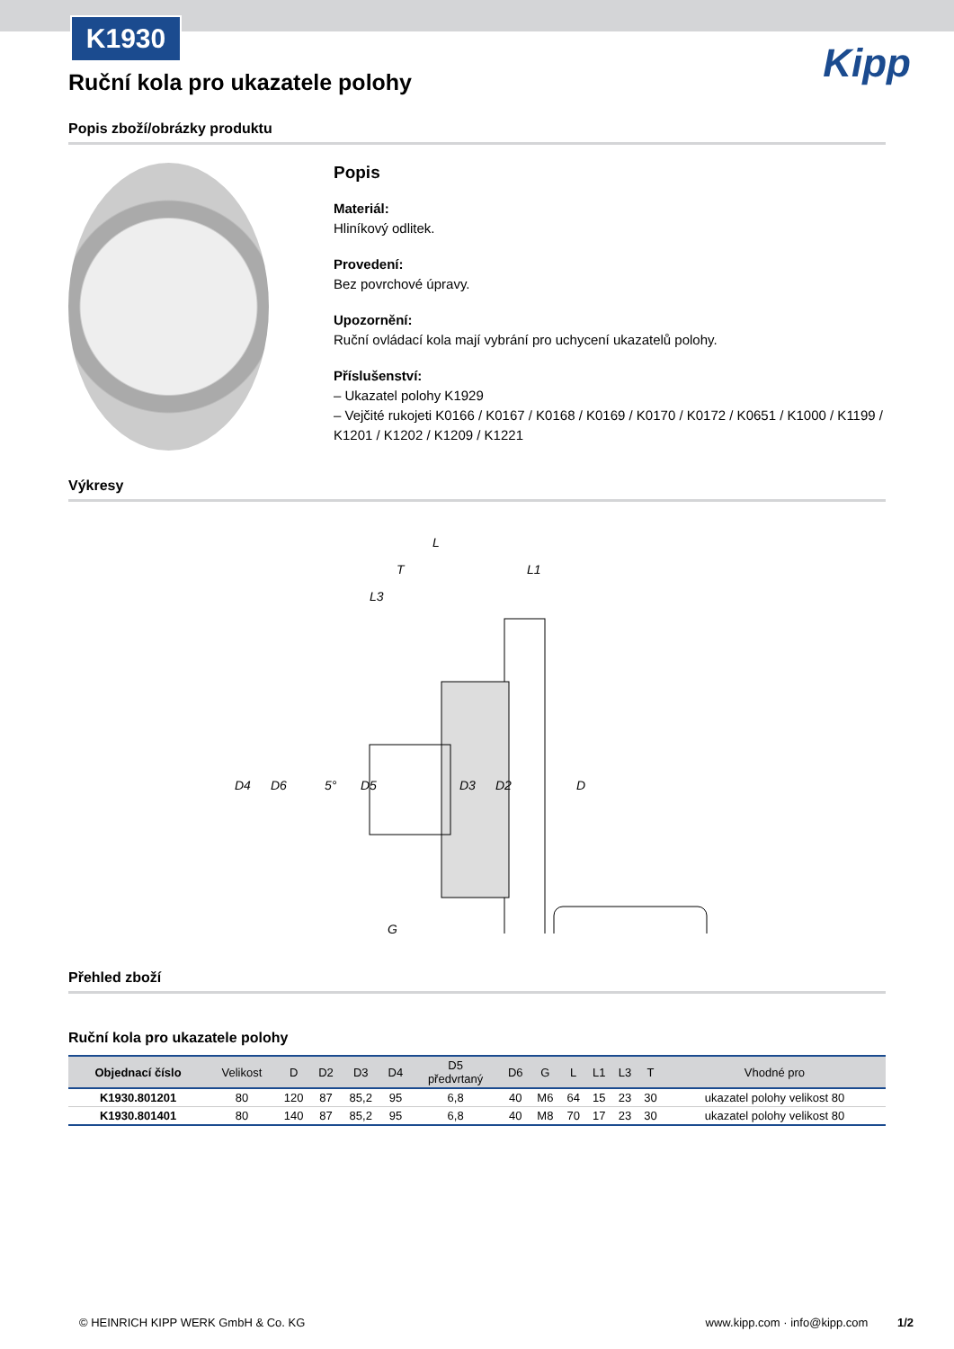K1930
Kipp
Ruční kola pro ukazatele polohy
Popis zboží/obrázky produktu
Popis
Materiál:
Hliníkový odlitek.
Provedení:
Bez povrchové úpravy.
Upozornění:
Ruční ovládací kola mají vybrání pro uchycení ukazatelů polohy.
Příslušenství:
– Ukazatel polohy K1929
– Vejčité rukojeti K0166 / K0167 / K0168 / K0169 / K0170 / K0172 / K0651 / K1000 / K1199 / K1201 / K1202 / K1209 / K1221
Výkresy
L
T
L1
L3
D4
D6
5°
D5
D3
D2
D
G
Přehled zboží
Ruční kola pro ukazatele polohy
| Objednací číslo | Velikost | D | D2 | D3 | D4 | D5 předvrtaný | D6 | G | L | L1 | L3 | T | Vhodné pro |
| --- | --- | --- | --- | --- | --- | --- | --- | --- | --- | --- | --- | --- | --- |
| K1930.801201 | 80 | 120 | 87 | 85,2 | 95 | 6,8 | 40 | M6 | 64 | 15 | 23 | 30 | ukazatel polohy velikost 80 |
| K1930.801401 | 80 | 140 | 87 | 85,2 | 95 | 6,8 | 40 | M8 | 70 | 17 | 23 | 30 | ukazatel polohy velikost 80 |
© HEINRICH KIPP WERK GmbH & Co. KG www.kipp.com · info@kipp.com 1/2